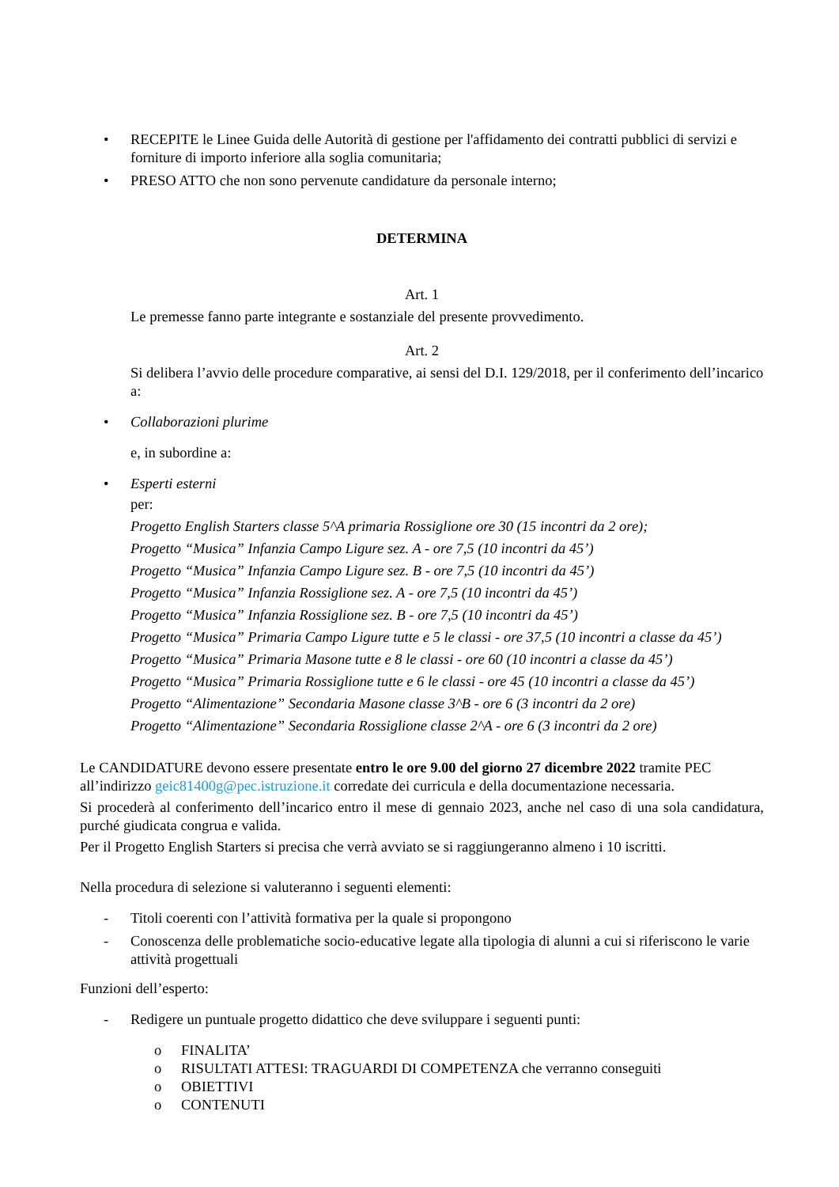• RECEPITE le Linee Guida delle Autorità di gestione per l'affidamento dei contratti pubblici di servizi e forniture di importo inferiore alla soglia comunitaria;
• PRESO ATTO che non sono pervenute candidature da personale interno;
DETERMINA
Art. 1
Le premesse fanno parte integrante e sostanziale del presente provvedimento.
Art. 2
Si delibera l’avvio delle procedure comparative, ai sensi del D.I. 129/2018, per il conferimento dell’incarico a:
• Collaborazioni plurime
e, in subordine a:
• Esperti esterni
per:
Progetto English Starters classe 5^A primaria Rossiglione ore 30 (15 incontri da 2 ore);
Progetto “Musica” Infanzia Campo Ligure sez. A - ore 7,5 (10 incontri da 45’)
Progetto “Musica” Infanzia Campo Ligure sez. B - ore 7,5 (10 incontri da 45’)
Progetto “Musica” Infanzia Rossiglione sez. A - ore 7,5 (10 incontri da 45’)
Progetto “Musica” Infanzia Rossiglione sez. B - ore 7,5 (10 incontri da 45’)
Progetto “Musica” Primaria Campo Ligure tutte e 5 le classi - ore 37,5 (10 incontri a classe da 45’)
Progetto “Musica” Primaria Masone tutte e 8 le classi - ore 60 (10 incontri a classe da 45’)
Progetto “Musica” Primaria Rossiglione tutte e 6 le classi - ore 45 (10 incontri a classe da 45’)
Progetto “Alimentazione” Secondaria Masone classe 3^B - ore 6 (3 incontri da 2 ore)
Progetto “Alimentazione” Secondaria Rossiglione classe 2^A - ore 6 (3 incontri da 2 ore)
Le CANDIDATURE devono essere presentate entro le ore 9.00 del giorno 27 dicembre 2022 tramite PEC all’indirizzo geic81400g@pec.istruzione.it corredate dei curricula e della documentazione necessaria.
Si procederà al conferimento dell’incarico entro il mese di gennaio 2023, anche nel caso di una sola candidatura, purché giudicata congrua e valida.
Per il Progetto English Starters si precisa che verrà avviato se si raggiungeranno almeno i 10 iscritti.
Nella procedura di selezione si valuteranno i seguenti elementi:
- Titoli coerenti con l’attività formativa per la quale si propongono
- Conoscenza delle problematiche socio-educative legate alla tipologia di alunni a cui si riferiscono le varie attività progettuali
Funzioni dell’esperto:
- Redigere un puntuale progetto didattico che deve sviluppare i seguenti punti:
o FINALITA’
o RISULTATI ATTESI: TRAGUARDI DI COMPETENZA che verranno conseguiti
o OBIETTIVI
o CONTENUTI